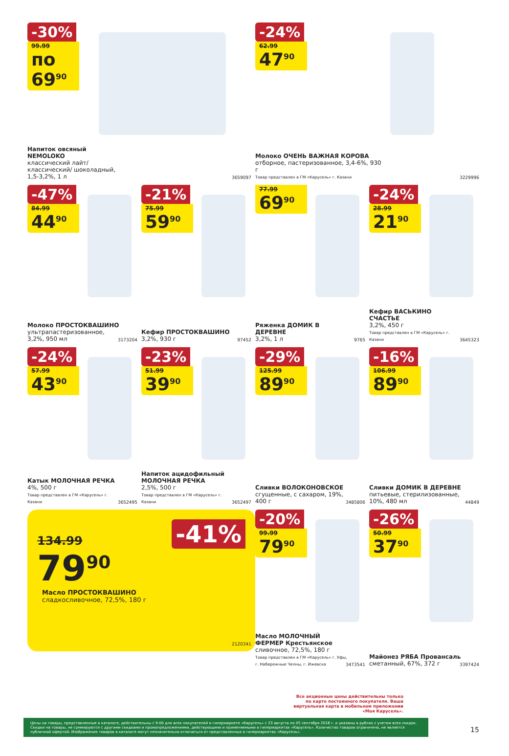-30%
99.99
по 69<sup>90</sup>
Напиток овсяный NEMOLOKO
классический лайт/ классический/ шоколадный, 1,5-3,2%, 1 л
3659097
-24%
62.99
47<sup>90</sup>
Молоко ОЧЕНЬ ВАЖНАЯ КОРОВА
отборное, пастеризованное, 3,4-6%, 930 г
Товар представлен в ГМ «Карусель» г. Казани
3229996
-47%
84.99
44<sup>90</sup>
Молоко ПРОСТОКВАШИНО
ультрапастеризованное, 3,2%, 950 мл
3173204
-21%
75.99
59<sup>90</sup>
Кефир ПРОСТОКВАШИНО
3,2%, 930 г
97452
77.99
69<sup>90</sup>
Ряженка ДОМИК В ДЕРЕВНЕ
3,2%, 1 л
9765
-24%
28.99
21<sup>90</sup>
Кефир ВАСЬКИНО СЧАСТЬЕ
3,2%, 450 г
Товар представлен в ГМ «Карусель» г. Казани
3645323
-24%
57.99
43<sup>90</sup>
Катык МОЛОЧНАЯ РЕЧКА
4%, 500 г
Товар представлен в ГМ «Карусель» г. Казани
3652495
-23%
51.99
39<sup>90</sup>
Напиток ацидофильный МОЛОЧНАЯ РЕЧКА
2,5%, 500 г
Товар представлен в ГМ «Карусель» г. Казани
3652497
-29%
125.99
89<sup>90</sup>
Сливки ВОЛОКОНОВСКОЕ
сгущенные, с сахаром, 19%, 400 г
3485806
-16%
106.99
89<sup>90</sup>
Сливки ДОМИК В ДЕРЕВНЕ
питьевые, стерилизованные, 10%, 480 мл
44849
134.99
79<sup>90</sup>
-41%
Масло ПРОСТОКВАШИНО
сладкосливочное, 72,5%, 180 г
2120341
-20%
99.99
79<sup>90</sup>
Масло МОЛОЧНЫЙ ФЕРМЕР Крестьянское
сливочное, 72,5%, 180 г
Товар представлен в ГМ «Карусель» г. Уфы, г. Набережные Челны, г. Ижевска
3473541
-26%
50.99
37<sup>90</sup>
Майонез РЯБА Провансаль
сметанный, 67%, 372 г
3397424
Все акционные цены действительны только по карте постоянного покупателя. Ваша виртуальная карта в мобильном приложении «Моя Карусель».
Цены на товары, представленные в каталоге, действительны с 9:00 для всех покупателей в гипермаркете «Карусель» с 23 августа по 05 сентября 2018 г. и указаны в рублях с учетом всех скидок. Скидки на товары, не суммируются с другими скидками и промопредложениями, действующими и применяемыми в гипермаркетах «Карусель». Количество товаров ограничено, не является публичной офертой. Изображения товаров в каталоге могут незначительно отличаться от представленных в гипермаркетах «Карусель».
15